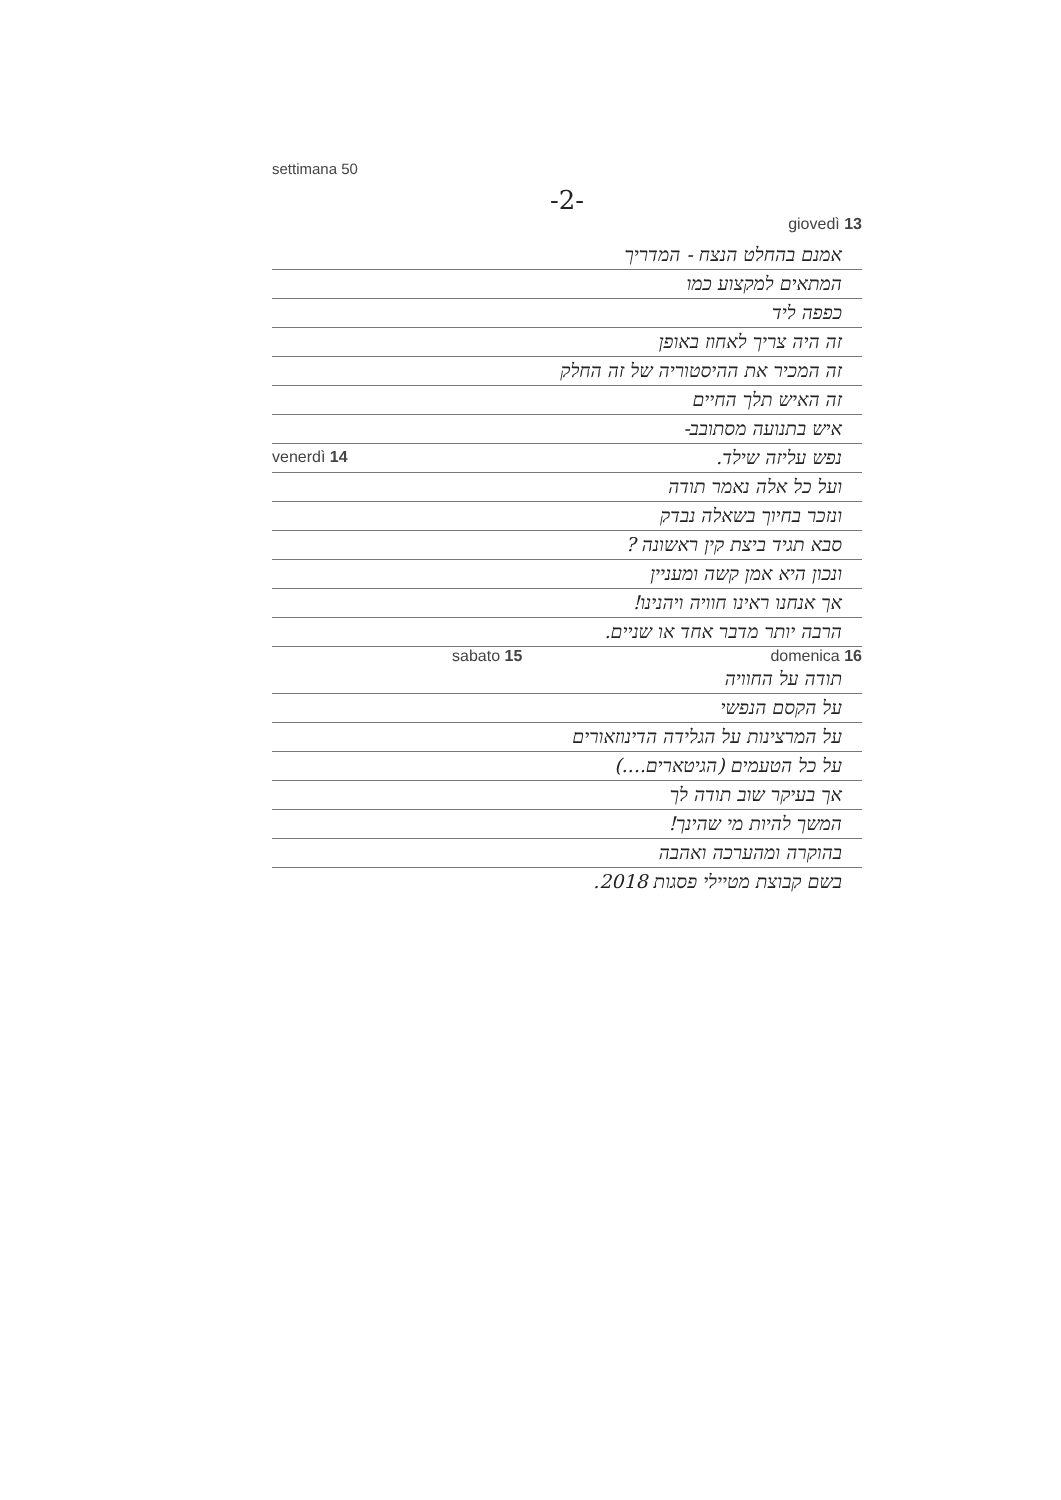settimana 50
-2-
giovedì 13
אמנם בהחלט הנצח - המדריך
המתאים למקצוע כמו
כפפה ליד
זה היה צריך לאחוז באופן
זה המכיר את ההיסטוריה של זה החלק
זה האיש תלך החיים
איש בתנועה מסתובב-
נפש עליזה שילד. venerdì 14
ועל כל אלה נאמר תודה
ונזכר בחיוך בשאלה נבדק
סבא תגיד ביצת קין ראשונה ?
ונכון היא אמן קשה ומעניין
אך אנחנו ראינו חוויה ויהנינו!
הרבה יותר מדבר אחד או שניים.
sabato 15 domenica 16
תודה על החוויה
על הקסם הנפשי
על המרצינות על הגלידה הדינוזאורים
על כל הטעמים (הגיטארים....)
אך בעיקר שוב תודה לך
המשך להיות מי שהינך!
בהוקרה ומהערכה ואהבה
בשם קבוצת מטיילי פסגות 2018.